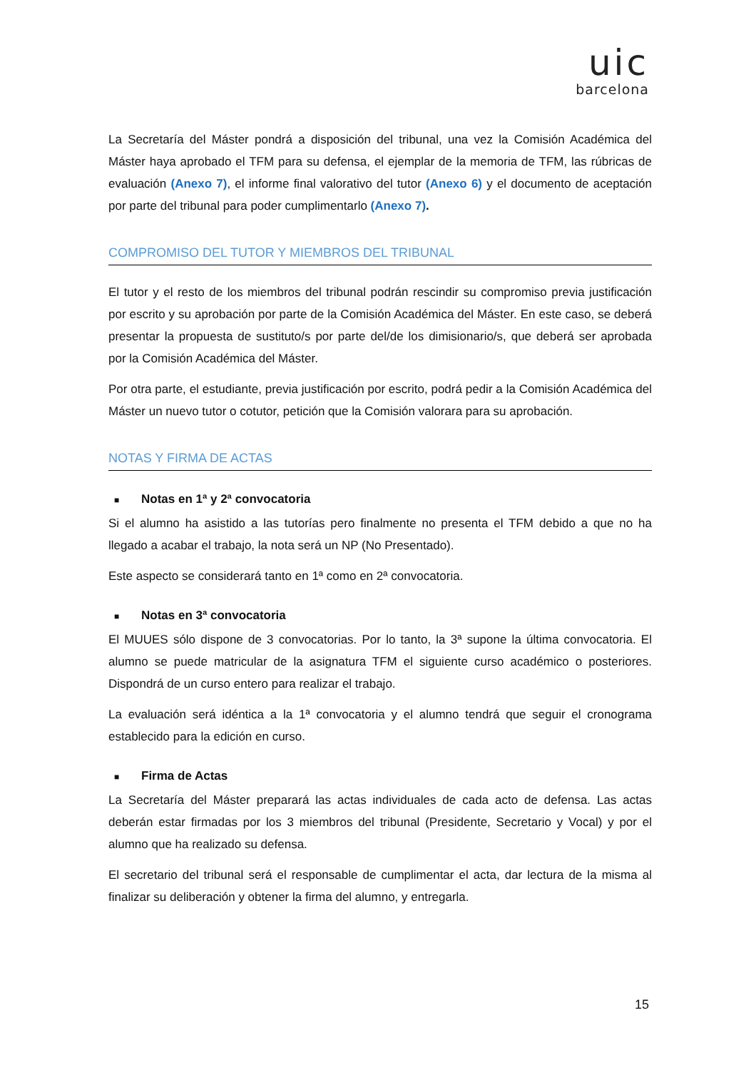uic
barcelona
La Secretaría del Máster pondrá a disposición del tribunal, una vez la Comisión Académica del Máster haya aprobado el TFM para su defensa, el ejemplar de la memoria de TFM, las rúbricas de evaluación (Anexo 7), el informe final valorativo del tutor (Anexo 6) y el documento de aceptación por parte del tribunal para poder cumplimentarlo (Anexo 7).
COMPROMISO DEL TUTOR Y MIEMBROS DEL TRIBUNAL
El tutor y el resto de los miembros del tribunal podrán rescindir su compromiso previa justificación por escrito y su aprobación por parte de la Comisión Académica del Máster. En este caso, se deberá presentar la propuesta de sustituto/s por parte del/de los dimisionario/s, que deberá ser aprobada por la Comisión Académica del Máster.
Por otra parte, el estudiante, previa justificación por escrito, podrá pedir a la Comisión Académica del Máster un nuevo tutor o cotutor, petición que la Comisión valorara para su aprobación.
NOTAS Y FIRMA DE ACTAS
■ Notas en 1ª y 2ª convocatoria
Si el alumno ha asistido a las tutorías pero finalmente no presenta el TFM debido a que no ha llegado a acabar el trabajo, la nota será un NP (No Presentado).
Este aspecto se considerará tanto en 1ª como en 2ª convocatoria.
■ Notas en 3ª convocatoria
El MUUES sólo dispone de 3 convocatorias. Por lo tanto, la 3ª supone la última convocatoria. El alumno se puede matricular de la asignatura TFM el siguiente curso académico o posteriores. Dispondrá de un curso entero para realizar el trabajo.
La evaluación será idéntica a la 1ª convocatoria y el alumno tendrá que seguir el cronograma establecido para la edición en curso.
■ Firma de Actas
La Secretaría del Máster preparará las actas individuales de cada acto de defensa. Las actas deberán estar firmadas por los 3 miembros del tribunal (Presidente, Secretario y Vocal) y por el alumno que ha realizado su defensa.
El secretario del tribunal será el responsable de cumplimentar el acta, dar lectura de la misma al finalizar su deliberación y obtener la firma del alumno, y entregarla.
15